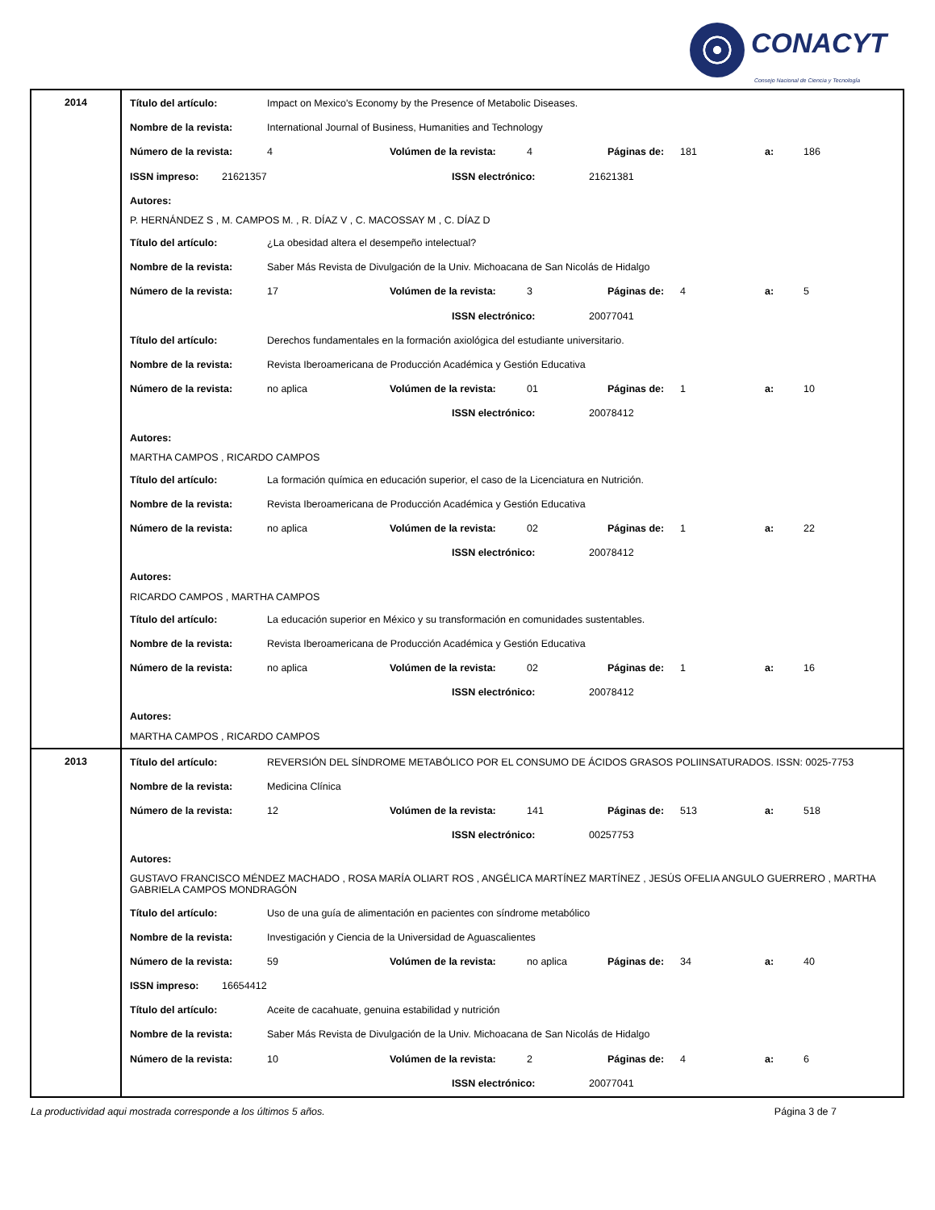CONACYT
Consejo Nacional de Ciencia y Tecnología
| 2014 | Título del artículo: Impact on Mexico's Economy by the Presence of Metabolic Diseases. Nombre de la revista: International Journal of Business, Humanities and Technology Número de la revista: 4 Volúmen de la revista: 4 Páginas de: 181 a: 186 ISSN impreso: 21621357 ISSN electrónico: 21621381 Autores: P. HERNÁNDEZ S , M. CAMPOS M. , R. DÍAZ V , C. MACOSSAY M , C. DÍAZ D Título del artículo: ¿La obesidad altera el desempeño intelectual? Nombre de la revista: Saber Más Revista de Divulgación de la Univ. Michoacana de San Nicolás de Hidalgo Número de la revista: 17 Volúmen de la revista: 3 Páginas de: 4 a: 5 ISSN electrónico: 20077041 Título del artículo: Derechos fundamentales en la formación axiológica del estudiante universitario. Nombre de la revista: Revista Iberoamericana de Producción Académica y Gestión Educativa Número de la revista: no aplica Volúmen de la revista: 01 Páginas de: 1 a: 10 ISSN electrónico: 20078412 Autores: MARTHA CAMPOS , RICARDO CAMPOS Título del artículo: La formación química en educación superior, el caso de la Licenciatura en Nutrición. Nombre de la revista: Revista Iberoamericana de Producción Académica y Gestión Educativa Número de la revista: no aplica Volúmen de la revista: 02 Páginas de: 1 a: 22 ISSN electrónico: 20078412 Autores: RICARDO CAMPOS , MARTHA CAMPOS Título del artículo: La educación superior en México y su transformación en comunidades sustentables. Nombre de la revista: Revista Iberoamericana de Producción Académica y Gestión Educativa Número de la revista: no aplica Volúmen de la revista: 02 Páginas de: 1 a: 16 ISSN electrónico: 20078412 Autores: MARTHA CAMPOS , RICARDO CAMPOS |
| 2013 | Título del artículo: REVERSIÓN DEL SÍNDROME METABÓLICO POR EL CONSUMO DE ÁCIDOS GRASOS POLIINSATURADOS. ISSN: 0025-7753 Nombre de la revista: Medicina Clínica Número de la revista: 12 Volúmen de la revista: 141 Páginas de: 513 a: 518 ISSN electrónico: 00257753 Autores: GUSTAVO FRANCISCO MÉNDEZ MACHADO , ROSA MARÍA OLIART ROS , ANGÉLICA MARTÍNEZ MARTÍNEZ , JESÚS OFELIA ANGULO GUERRERO , MARTHA GABRIELA CAMPOS MONDRAGÓN Título del artículo: Uso de una guía de alimentación en pacientes con síndrome metabólico Nombre de la revista: Investigación y Ciencia de la Universidad de Aguascalientes Número de la revista: 59 Volúmen de la revista: no aplica Páginas de: 34 a: 40 ISSN impreso: 16654412 Título del artículo: Aceite de cacahuate, genuina estabilidad y nutrición Nombre de la revista: Saber Más Revista de Divulgación de la Univ. Michoacana de San Nicolás de Hidalgo Número de la revista: 10 Volúmen de la revista: 2 Páginas de: 4 a: 6 ISSN electrónico: 20077041 |
La productividad aqui mostrada corresponde a los últimos 5 años. Página 3 de 7